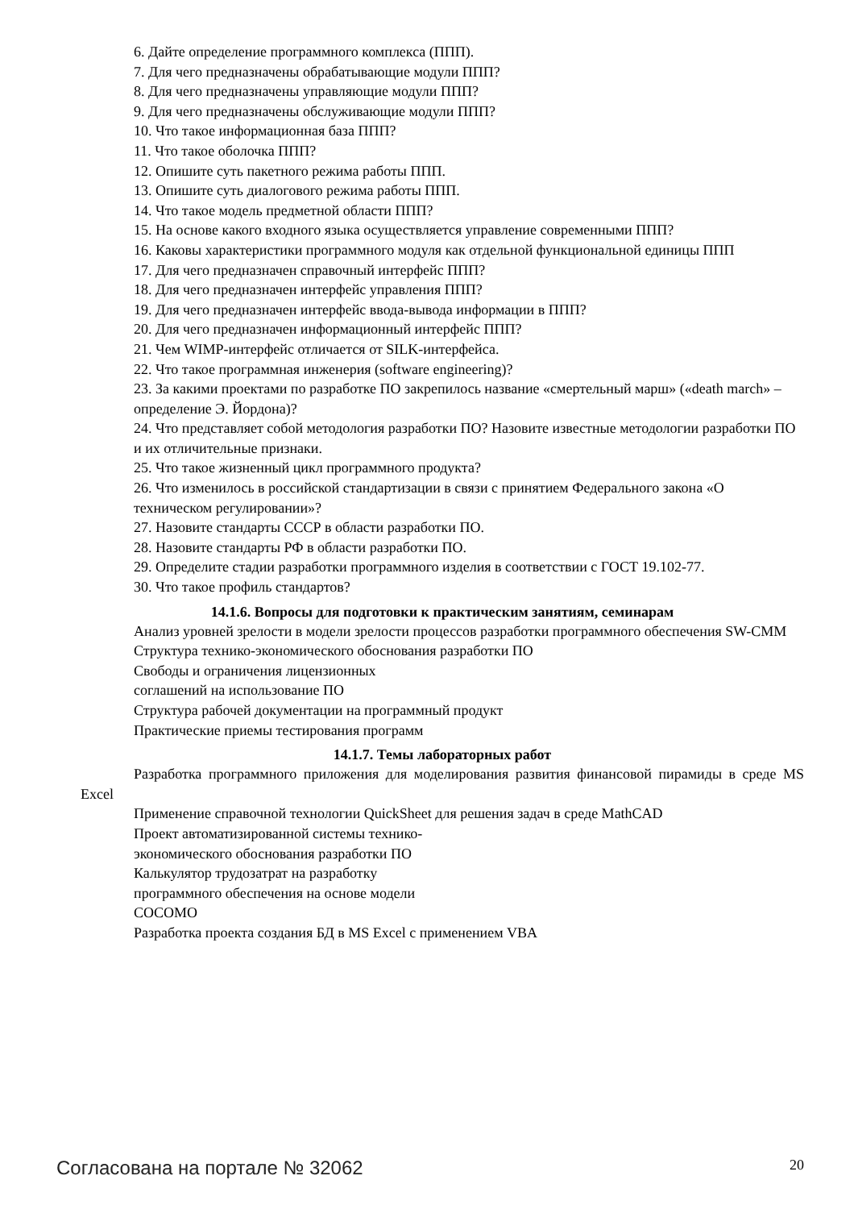6. Дайте определение программного комплекса (ППП).
7. Для чего предназначены обрабатывающие модули ППП?
8. Для чего предназначены управляющие модули ППП?
9. Для чего предназначены обслуживающие модули ППП?
10. Что такое информационная база ППП?
11. Что такое оболочка ППП?
12. Опишите суть пакетного режима работы ППП.
13. Опишите суть диалогового режима работы ППП.
14. Что такое модель предметной области ППП?
15. На основе какого входного языка осуществляется управление современными ППП?
16. Каковы характеристики программного модуля как отдельной функциональной единицы ППП
17. Для чего предназначен справочный интерфейс ППП?
18. Для чего предназначен интерфейс управления ППП?
19. Для чего предназначен интерфейс ввода-вывода информации в ППП?
20. Для чего предназначен информационный интерфейс ППП?
21. Чем WIMP-интерфейс отличается от SILK-интерфейса.
22. Что такое программная инженерия (software engineering)?
23. За какими проектами по разработке ПО закрепилось название «смертельный марш» («death march» –
определение Э. Йордона)?
24. Что представляет собой методология разработки ПО? Назовите известные методологии разработки ПО
и их отличительные признаки.
25. Что такое жизненный цикл программного продукта?
26. Что изменилось в российской стандартизации в связи с принятием Федерального закона «О
техническом регулировании»?
27. Назовите стандарты СССР в области разработки ПО.
28. Назовите стандарты РФ в области разработки ПО.
29. Определите стадии разработки программного изделия в соответствии с ГОСТ 19.102-77.
30. Что такое профиль стандартов?
14.1.6. Вопросы для подготовки к практическим занятиям, семинарам
Анализ уровней зрелости в модели зрелости процессов разработки программного обеспечения SW-CMM
Структура технико-экономического обоснования разработки ПО
Свободы и ограничения лицензионных
соглашений на использование ПО
Структура рабочей документации на программный продукт
Практические приемы тестирования программ
14.1.7. Темы лабораторных работ
Разработка программного приложения для моделирования развития финансовой пирамиды в среде MS Excel
Применение справочной технологии QuickSheet для решения задач в среде MathCAD
Проект автоматизированной системы технико-
экономического обоснования разработки ПО
Калькулятор трудозатрат на разработку
программного обеспечения на основе модели
COCOMO
Разработка проекта создания БД в MS Excel с применением VBA
Согласована на портале № 32062 20